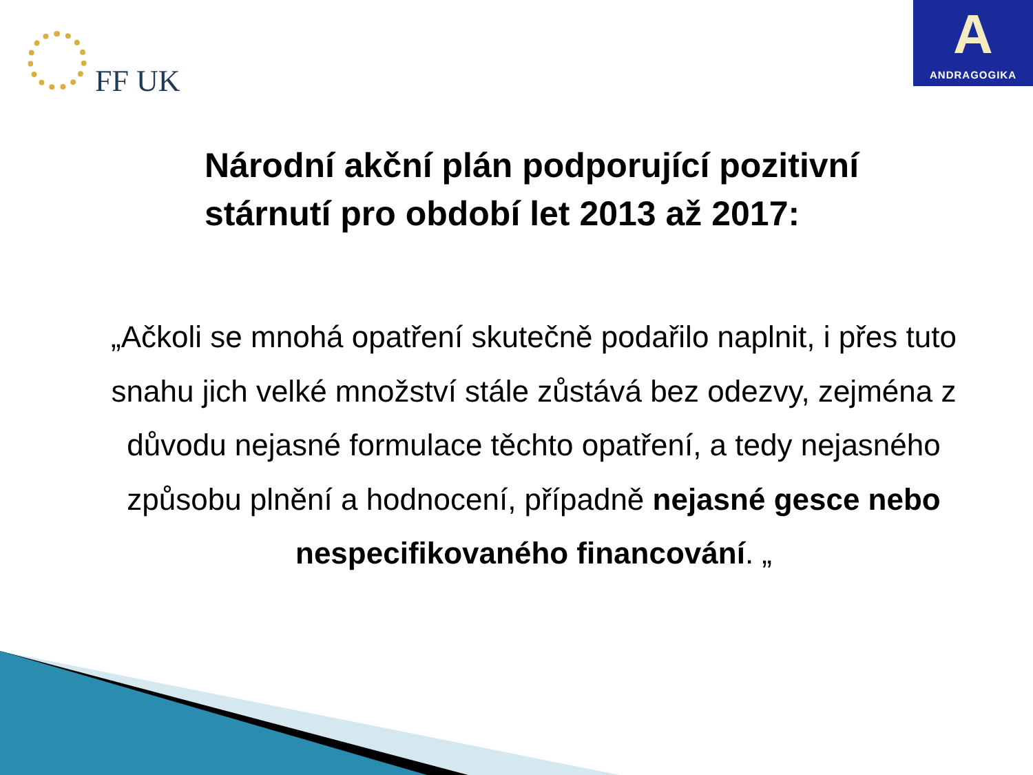FF UK
A
ANDRAGOGIKA
Národní akční plán podporující pozitivní stárnutí pro období let 2013 až 2017:
„Ačkoli se mnohá opatření skutečně podařilo naplnit, i přes tuto snahu jich velké množství stále zůstává bez odezvy, zejména z důvodu nejasné formulace těchto opatření, a tedy nejasného způsobu plnění a hodnocení, případně nejasné gesce nebo nespecifikovaného financování. „